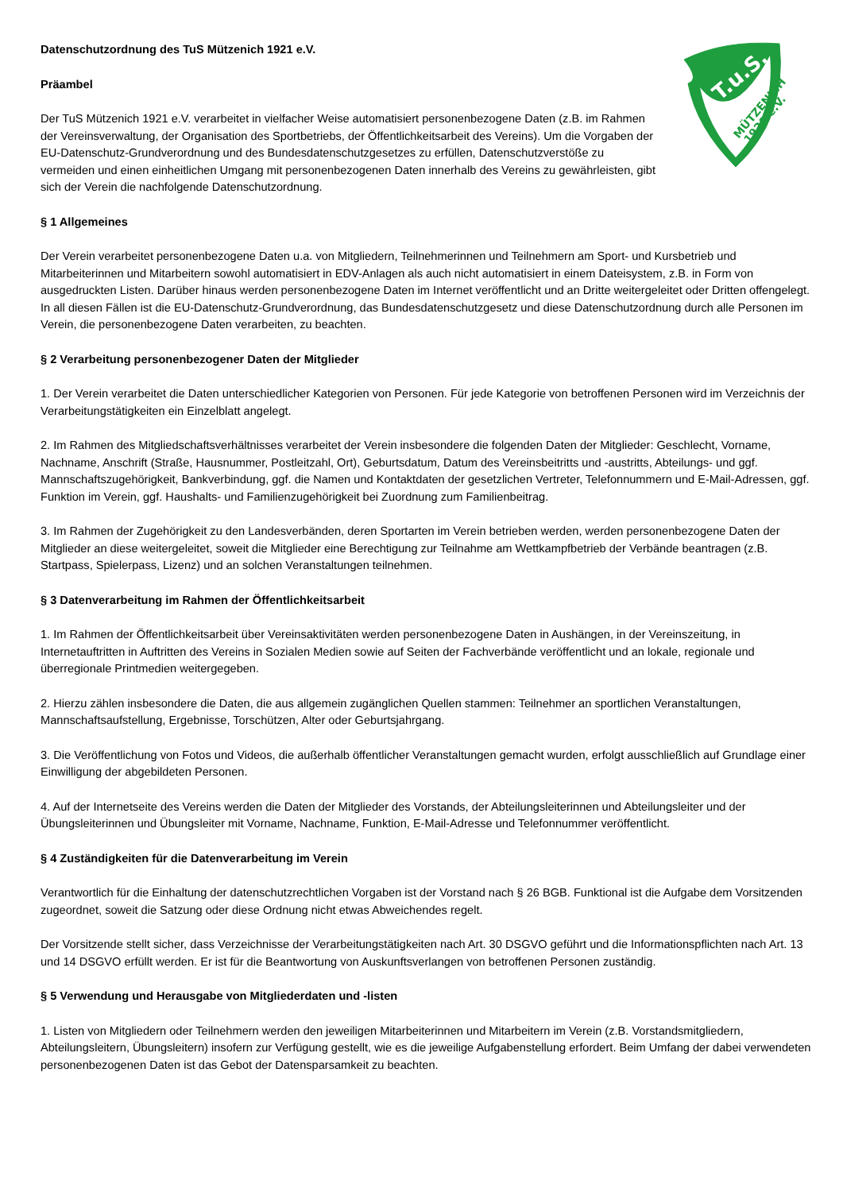T.u.S.
MÜTZENICH
1921 e.V.
Datenschutzordnung des TuS Mützenich 1921 e.V.
Präambel
Der TuS Mützenich 1921 e.V. verarbeitet in vielfacher Weise automatisiert personenbezogene Daten (z.B. im Rahmen der Vereinsverwaltung, der Organisation des Sportbetriebs, der Öffentlichkeitsarbeit des Vereins). Um die Vorgaben der EU-Datenschutz-Grundverordnung und des Bundesdatenschutzgesetzes zu erfüllen, Datenschutzverstöße zu vermeiden und einen einheitlichen Umgang mit personenbezogenen Daten innerhalb des Vereins zu gewährleisten, gibt sich der Verein die nachfolgende Datenschutzordnung.
§ 1 Allgemeines
Der Verein verarbeitet personenbezogene Daten u.a. von Mitgliedern, Teilnehmerinnen und Teilnehmern am Sport- und Kursbetrieb und Mitarbeiterinnen und Mitarbeitern sowohl automatisiert in EDV-Anlagen als auch nicht automatisiert in einem Dateisystem, z.B. in Form von ausgedruckten Listen. Darüber hinaus werden personenbezogene Daten im Internet veröffentlicht und an Dritte weitergeleitet oder Dritten offengelegt. In all diesen Fällen ist die EU-Datenschutz-Grundverordnung, das Bundesdatenschutzgesetz und diese Datenschutzordnung durch alle Personen im Verein, die personenbezogene Daten verarbeiten, zu beachten.
§ 2 Verarbeitung personenbezogener Daten der Mitglieder
1. Der Verein verarbeitet die Daten unterschiedlicher Kategorien von Personen. Für jede Kategorie von betroffenen Personen wird im Verzeichnis der Verarbeitungstätigkeiten ein Einzelblatt angelegt.
2. Im Rahmen des Mitgliedschaftsverhältnisses verarbeitet der Verein insbesondere die folgenden Daten der Mitglieder: Geschlecht, Vorname, Nachname, Anschrift (Straße, Hausnummer, Postleitzahl, Ort), Geburtsdatum, Datum des Vereinsbeitritts und -austritts, Abteilungs- und ggf. Mannschaftszugehörigkeit, Bankverbindung, ggf. die Namen und Kontaktdaten der gesetzlichen Vertreter, Telefonnummern und E-Mail-Adressen, ggf. Funktion im Verein, ggf. Haushalts- und Familienzugehörigkeit bei Zuordnung zum Familienbeitrag.
3. Im Rahmen der Zugehörigkeit zu den Landesverbänden, deren Sportarten im Verein betrieben werden, werden personenbezogene Daten der Mitglieder an diese weitergeleitet, soweit die Mitglieder eine Berechtigung zur Teilnahme am Wettkampfbetrieb der Verbände beantragen (z.B. Startpass, Spielerpass, Lizenz) und an solchen Veranstaltungen teilnehmen.
§ 3 Datenverarbeitung im Rahmen der Öffentlichkeitsarbeit
1. Im Rahmen der Öffentlichkeitsarbeit über Vereinsaktivitäten werden personenbezogene Daten in Aushängen, in der Vereinszeitung, in Internetauftritten in Auftritten des Vereins in Sozialen Medien sowie auf Seiten der Fachverbände veröffentlicht und an lokale, regionale und überregionale Printmedien weitergegeben.
2. Hierzu zählen insbesondere die Daten, die aus allgemein zugänglichen Quellen stammen: Teilnehmer an sportlichen Veranstaltungen, Mannschaftsaufstellung, Ergebnisse, Torschützen, Alter oder Geburtsjahrgang.
3. Die Veröffentlichung von Fotos und Videos, die außerhalb öffentlicher Veranstaltungen gemacht wurden, erfolgt ausschließlich auf Grundlage einer Einwilligung der abgebildeten Personen.
4. Auf der Internetseite des Vereins werden die Daten der Mitglieder des Vorstands, der Abteilungsleiterinnen und Abteilungsleiter und der Übungsleiterinnen und Übungsleiter mit Vorname, Nachname, Funktion, E-Mail-Adresse und Telefonnummer veröffentlicht.
§ 4 Zuständigkeiten für die Datenverarbeitung im Verein
Verantwortlich für die Einhaltung der datenschutzrechtlichen Vorgaben ist der Vorstand nach § 26 BGB. Funktional ist die Aufgabe dem Vorsitzenden zugeordnet, soweit die Satzung oder diese Ordnung nicht etwas Abweichendes regelt.
Der Vorsitzende stellt sicher, dass Verzeichnisse der Verarbeitungstätigkeiten nach Art. 30 DSGVO geführt und die Informationspflichten nach Art. 13 und 14 DSGVO erfüllt werden. Er ist für die Beantwortung von Auskunftsverlangen von betroffenen Personen zuständig.
§ 5 Verwendung und Herausgabe von Mitgliederdaten und -listen
1. Listen von Mitgliedern oder Teilnehmern werden den jeweiligen Mitarbeiterinnen und Mitarbeitern im Verein (z.B. Vorstandsmitgliedern, Abteilungsleitern, Übungsleitern) insofern zur Verfügung gestellt, wie es die jeweilige Aufgabenstellung erfordert. Beim Umfang der dabei verwendeten personenbezogenen Daten ist das Gebot der Datensparsamkeit zu beachten.